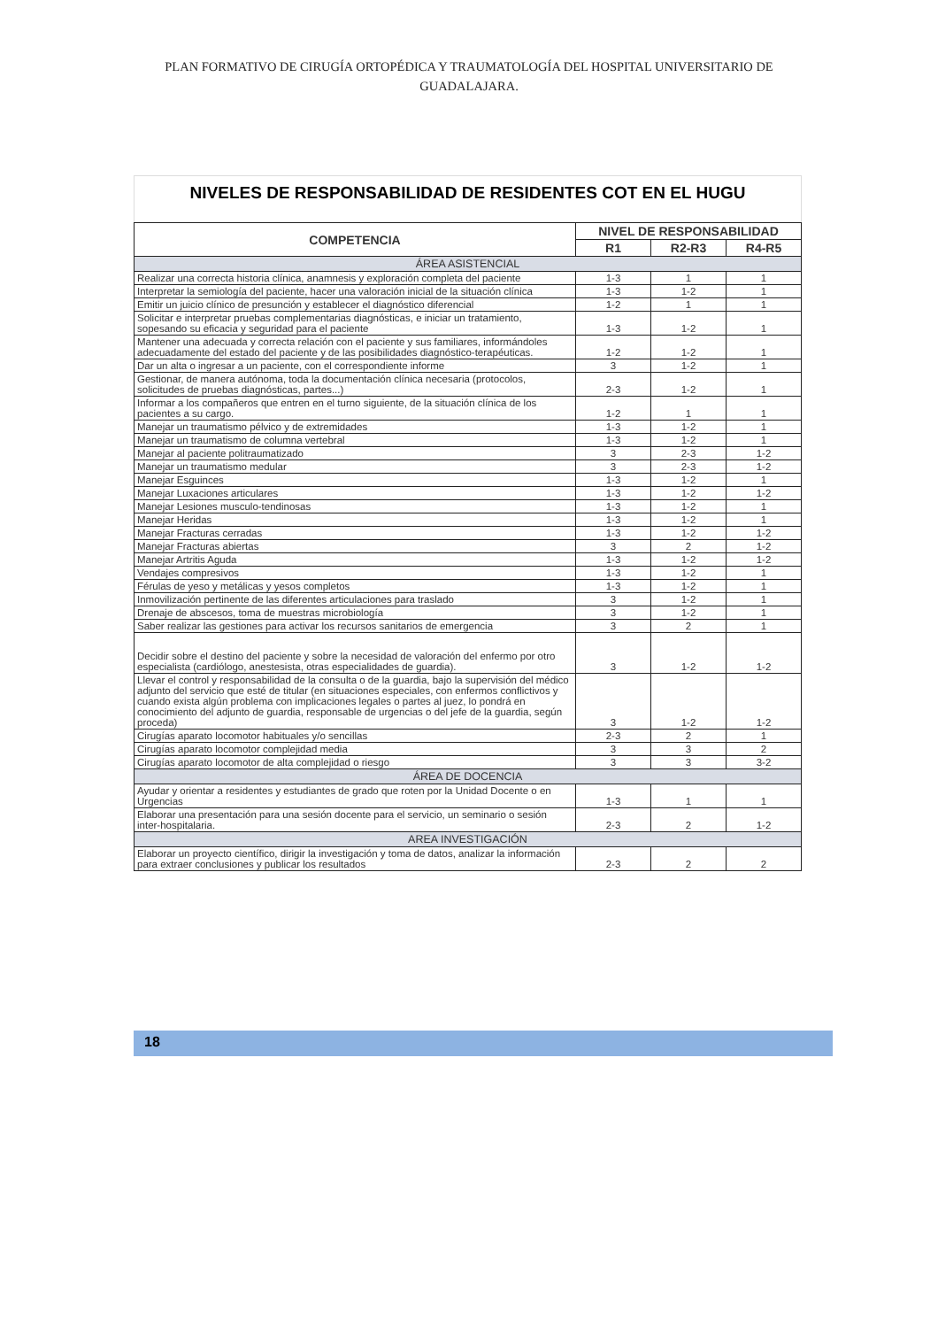PLAN FORMATIVO DE CIRUGÍA ORTOPÉDICA Y TRAUMATOLOGÍA DEL HOSPITAL UNIVERSITARIO DE GUADALAJARA.
NIVELES DE RESPONSABILIDAD DE RESIDENTES COT EN EL HUGU
| COMPETENCIA | NIVEL DE RESPONSABILIDAD | | |
| --- | --- | --- | --- |
| | R1 | R2-R3 | R4-R5 |
| ÁREA ASISTENCIAL | | | |
| Realizar una correcta historia clínica, anamnesis y exploración completa del paciente | 1-3 | 1 | 1 |
| Interpretar la semiología del paciente, hacer una valoración inicial de la situación clínica | 1-3 | 1-2 | 1 |
| Emitir un juicio clínico de presunción y establecer el diagnóstico diferencial | 1-2 | 1 | 1 |
| Solicitar e interpretar pruebas complementarias diagnósticas, e iniciar un tratamiento, sopesando su eficacia y seguridad para el paciente | 1-3 | 1-2 | 1 |
| Mantener una adecuada y correcta relación con el paciente y sus familiares, informándoles adecuadamente del estado del paciente y de las posibilidades diagnóstico-terapéuticas. | 1-2 | 1-2 | 1 |
| Dar un alta o ingresar a un paciente, con el correspondiente informe | 3 | 1-2 | 1 |
| Gestionar, de manera autónoma, toda la documentación clínica necesaria (protocolos, solicitudes de pruebas diagnósticas, partes...) | 2-3 | 1-2 | 1 |
| Informar a los compañeros que entren en el turno siguiente, de la situación clínica de los pacientes a su cargo. | 1-2 | 1 | 1 |
| Manejar un traumatismo pélvico y de extremidades | 1-3 | 1-2 | 1 |
| Manejar un traumatismo de columna vertebral | 1-3 | 1-2 | 1 |
| Manejar al paciente politraumatizado | 3 | 2-3 | 1-2 |
| Manejar un traumatismo medular | 3 | 2-3 | 1-2 |
| Manejar Esguinces | 1-3 | 1-2 | 1 |
| Manejar Luxaciones articulares | 1-3 | 1-2 | 1-2 |
| Manejar Lesiones musculo-tendinosas | 1-3 | 1-2 | 1 |
| Manejar Heridas | 1-3 | 1-2 | 1 |
| Manejar Fracturas cerradas | 1-3 | 1-2 | 1-2 |
| Manejar Fracturas abiertas | 3 | 2 | 1-2 |
| Manejar Artritis Aguda | 1-3 | 1-2 | 1-2 |
| Vendajes compresivos | 1-3 | 1-2 | 1 |
| Férulas de yeso y metálicas y yesos completos | 1-3 | 1-2 | 1 |
| Inmovilización pertinente de las diferentes articulaciones para traslado | 3 | 1-2 | 1 |
| Drenaje de abscesos, toma de muestras microbiología | 3 | 1-2 | 1 |
| Saber realizar las gestiones para activar los recursos sanitarios de emergencia | 3 | 2 | 1 |
| Decidir sobre el destino del paciente y sobre la necesidad de valoración del enfermo por otro especialista (cardiólogo, anestesista, otras especialidades de guardia). | 3 | 1-2 | 1-2 |
| Llevar el control y responsabilidad de la consulta o de la guardia, bajo la supervisión del médico adjunto del servicio que esté de titular (en situaciones especiales, con enfermos conflictivos y cuando exista algún problema con implicaciones legales o partes al juez, lo pondrá en conocimiento del adjunto de guardia, responsable de urgencias o del jefe de la guardia, según proceda) | 3 | 1-2 | 1-2 |
| Cirugías aparato locomotor habituales y/o sencillas | 2-3 | 2 | 1 |
| Cirugías aparato locomotor complejidad media | 3 | 3 | 2 |
| Cirugías aparato locomotor de alta complejidad o riesgo | 3 | 3 | 3-2 |
| ÁREA DE DOCENCIA | | | |
| Ayudar y orientar a residentes y estudiantes de grado que roten por la Unidad Docente o en Urgencias | 1-3 | 1 | 1 |
| Elaborar una presentación para una sesión docente para el servicio, un seminario o sesión inter-hospitalaria. | 2-3 | 2 | 1-2 |
| AREA INVESTIGACIÓN | | | |
| Elaborar un proyecto científico, dirigir la investigación y toma de datos, analizar la información para extraer conclusiones y publicar los resultados | 2-3 | 2 | 2 |
18